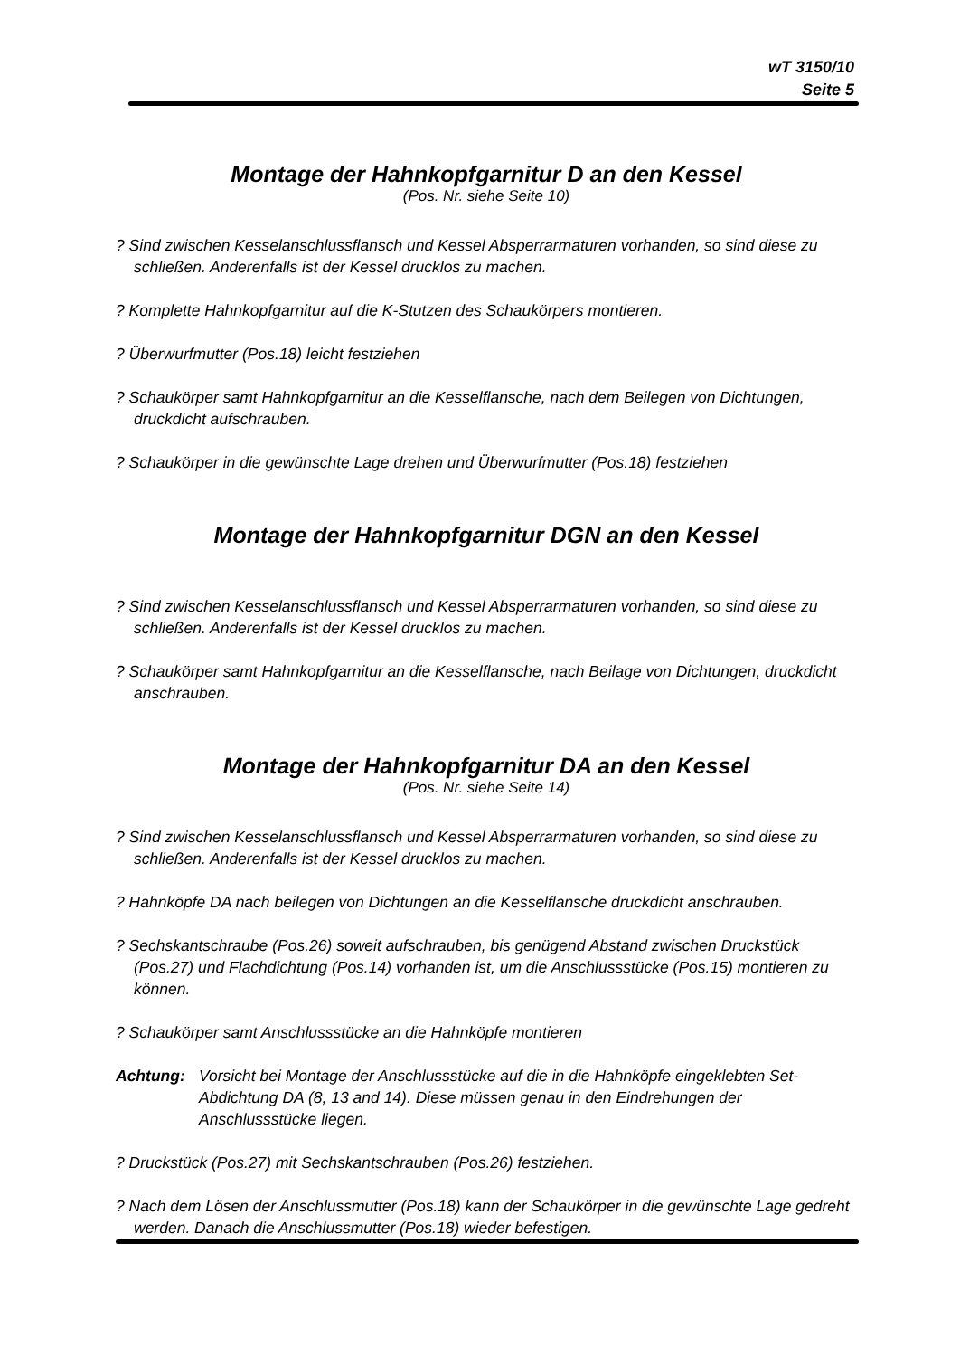wT 3150/10
Seite 5
Montage der Hahnkopfgarnitur D an den Kessel
(Pos. Nr. siehe Seite 10)
? Sind zwischen Kesselanschlussflansch und Kessel Absperrarmaturen vorhanden, so sind diese zu schließen. Anderenfalls ist der Kessel drucklos zu machen.
? Komplette Hahnkopfgarnitur auf die K-Stutzen des Schaukörpers montieren.
? Überwurfmutter (Pos.18) leicht festziehen
? Schaukörper samt Hahnkopfgarnitur an die Kesselflansche, nach dem Beilegen von Dichtungen, druckdicht aufschrauben.
? Schaukörper in die gewünschte Lage drehen und Überwurfmutter (Pos.18) festziehen
Montage der Hahnkopfgarnitur DGN an den Kessel
? Sind zwischen Kesselanschlussflansch und Kessel Absperrarmaturen vorhanden, so sind diese zu schließen. Anderenfalls ist der Kessel drucklos zu machen.
? Schaukörper samt Hahnkopfgarnitur an die Kesselflansche, nach Beilage von Dichtungen, druckdicht anschrauben.
Montage der Hahnkopfgarnitur DA an den Kessel
(Pos. Nr. siehe Seite 14)
? Sind zwischen Kesselanschlussflansch und Kessel Absperrarmaturen vorhanden, so sind diese zu schließen. Anderenfalls ist der Kessel drucklos zu machen.
? Hahnköpfe DA nach beilegen von Dichtungen an die Kesselflansche druckdicht anschrauben.
? Sechskantschraube (Pos.26) soweit aufschrauben, bis genügend Abstand zwischen Druckstück (Pos.27) und Flachdichtung (Pos.14) vorhanden ist, um die Anschlussstücke (Pos.15) montieren zu können.
? Schaukörper samt Anschlussstücke an die Hahnköpfe montieren
Achtung: Vorsicht bei Montage der Anschlussstücke auf die in die Hahnköpfe eingeklebten Set-Abdichtung DA (8, 13 and 14). Diese müssen genau in den Eindrehungen der Anschlussstücke liegen.
? Druckstück (Pos.27) mit Sechskantschrauben (Pos.26) festziehen.
? Nach dem Lösen der Anschlussmutter (Pos.18) kann der Schaukörper in die gewünschte Lage gedreht werden. Danach die Anschlussmutter (Pos.18) wieder befestigen.